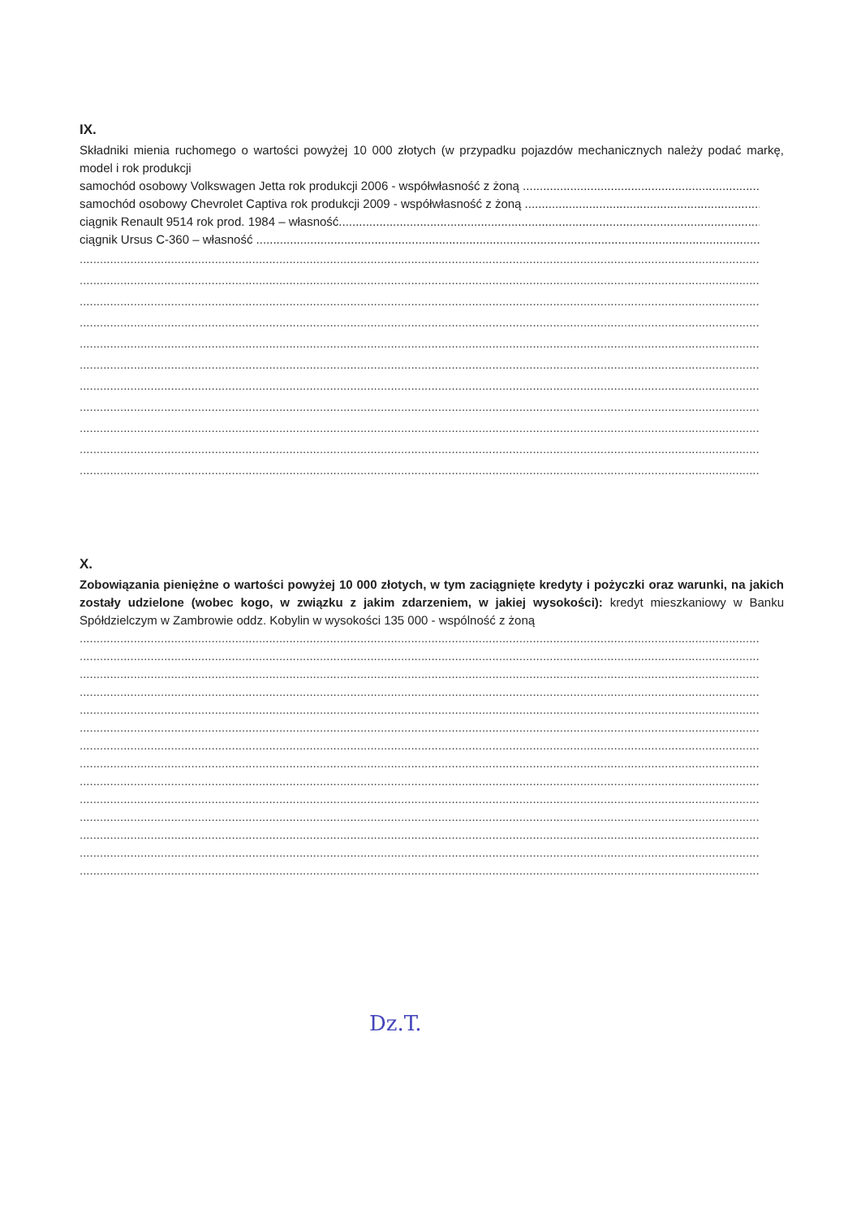IX.
Składniki mienia ruchomego o wartości powyżej 10 000 złotych (w przypadku pojazdów mechanicznych należy podać markę, model i rok produkcji
samochód osobowy Volkswagen Jetta rok produkcji 2006 - współwłasność z żoną ..........................................................................
samochód osobowy Chevrolet Captiva rok produkcji 2009 - współwłasność z żoną ..........................................................................
ciągnik Renault 9514 rok prod. 1984 – własność...............................................................................................................................
ciągnik Ursus C-360 – własność .............................................................................................................................................................
.....................................................................................................................................................................................................................
.....................................................................................................................................................................................................................
.....................................................................................................................................................................................................................
.....................................................................................................................................................................................................................
.....................................................................................................................................................................................................................
.....................................................................................................................................................................................................................
.....................................................................................................................................................................................................................
.....................................................................................................................................................................................................................
.....................................................................................................................................................................................................................
.....................................................................................................................................................................................................................
.....................................................................................................................................................................................................................
X.
Zobowiązania pieniężne o wartości powyżej 10 000 złotych, w tym zaciągnięte kredyty i pożyczki oraz warunki, na jakich zostały udzielone (wobec kogo, w związku z jakim zdarzeniem, w jakiej wysokości): kredyt mieszkaniowy w Banku Spółdzielczym w Zambrowie oddz. Kobylin w wysokości 135 000 - wspólność z żoną
.....................................................................................................................................................................................................................
.....................................................................................................................................................................................................................
.....................................................................................................................................................................................................................
.....................................................................................................................................................................................................................
.....................................................................................................................................................................................................................
.....................................................................................................................................................................................................................
.....................................................................................................................................................................................................................
.....................................................................................................................................................................................................................
.....................................................................................................................................................................................................................
.....................................................................................................................................................................................................................
.....................................................................................................................................................................................................................
.....................................................................................................................................................................................................................
.....................................................................................................................................................................................................................
.....................................................................................................................................................................................................................
Dz.T.